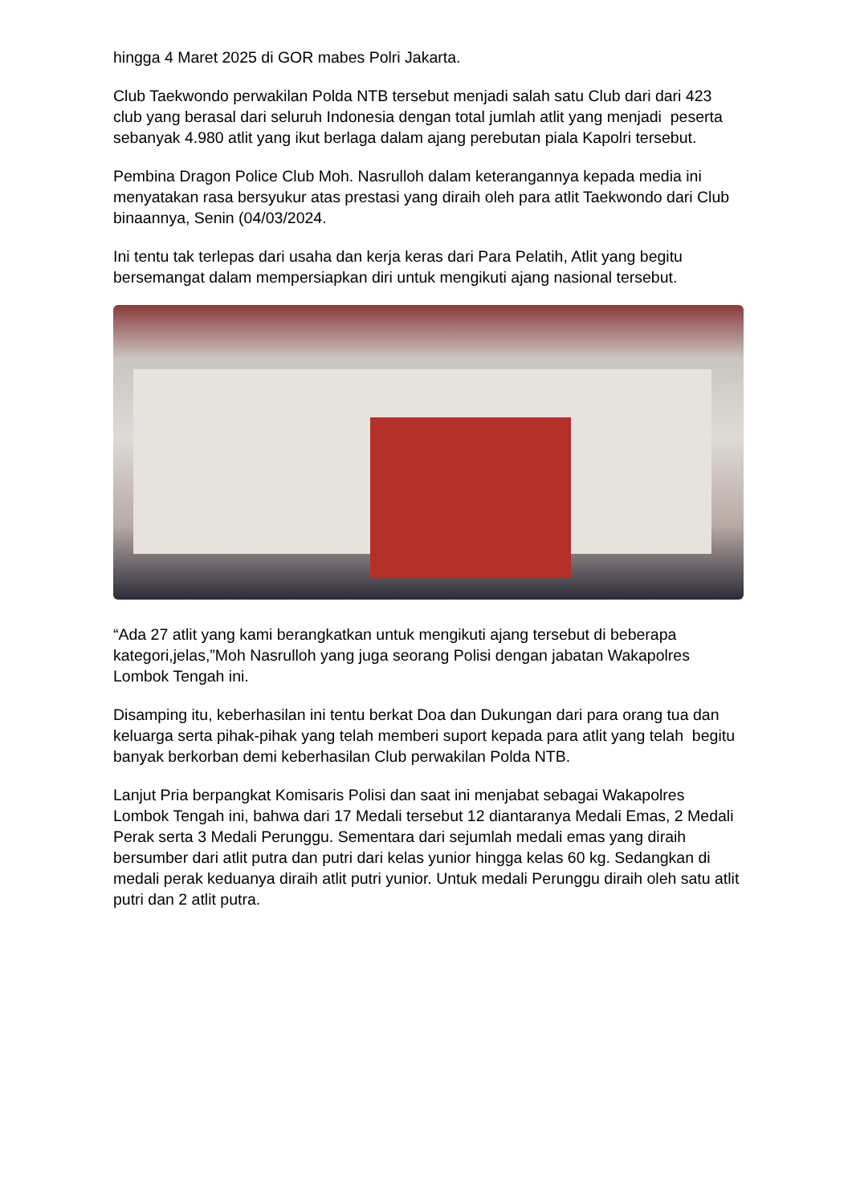hingga 4 Maret 2025 di GOR mabes Polri Jakarta.
Club Taekwondo perwakilan Polda NTB tersebut menjadi salah satu Club dari dari 423 club yang berasal dari seluruh Indonesia dengan total jumlah atlit yang menjadi peserta sebanyak 4.980 atlit yang ikut berlaga dalam ajang perebutan piala Kapolri tersebut.
Pembina Dragon Police Club Moh. Nasrulloh dalam keterangannya kepada media ini menyatakan rasa bersyukur atas prestasi yang diraih oleh para atlit Taekwondo dari Club binaannya, Senin (04/03/2024.
Ini tentu tak terlepas dari usaha dan kerja keras dari Para Pelatih, Atlit yang begitu bersemangat dalam mempersiapkan diri untuk mengikuti ajang nasional tersebut.
“Ada 27 atlit yang kami berangkatkan untuk mengikuti ajang tersebut di beberapa kategori,jelas,”Moh Nasrulloh yang juga seorang Polisi dengan jabatan Wakapolres Lombok Tengah ini.
Disamping itu, keberhasilan ini tentu berkat Doa dan Dukungan dari para orang tua dan keluarga serta pihak-pihak yang telah memberi suport kepada para atlit yang telah begitu banyak berkorban demi keberhasilan Club perwakilan Polda NTB.
Lanjut Pria berpangkat Komisaris Polisi dan saat ini menjabat sebagai Wakapolres Lombok Tengah ini, bahwa dari 17 Medali tersebut 12 diantaranya Medali Emas, 2 Medali Perak serta 3 Medali Perunggu. Sementara dari sejumlah medali emas yang diraih bersumber dari atlit putra dan putri dari kelas yunior hingga kelas 60 kg. Sedangkan di medali perak keduanya diraih atlit putri yunior. Untuk medali Perunggu diraih oleh satu atlit putri dan 2 atlit putra.